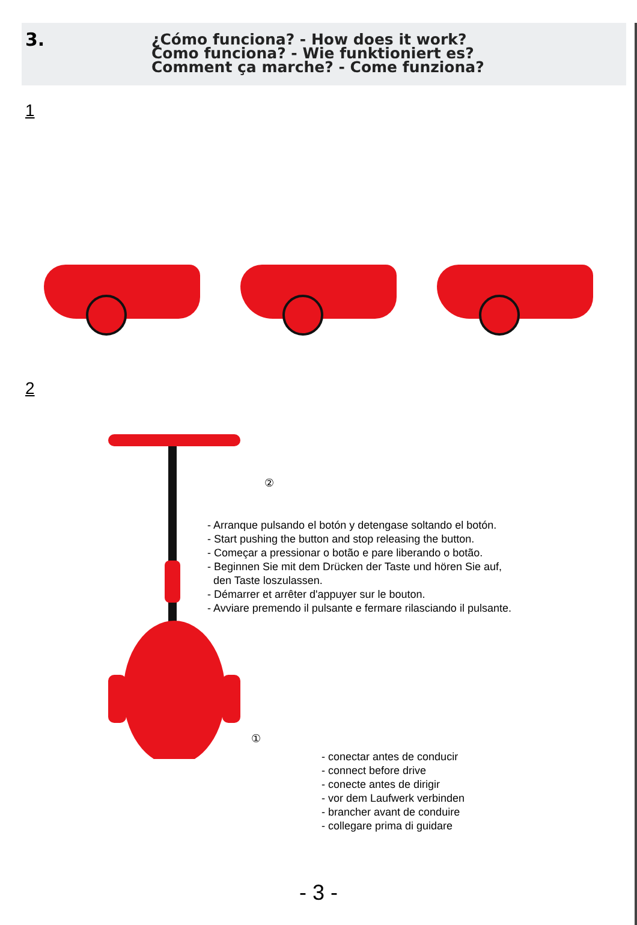3.
¿Cómo funciona? - How does it work?
Como funciona? - Wie funktioniert es?
Comment ça marche? - Come funziona?
1
2
②
- Arranque pulsando el botón y detengase soltando el botón.
- Start pushing the button and stop releasing the button.
- Começar a pressionar o botão e pare liberando o botão.
- Beginnen Sie mit dem Drücken der Taste und hören Sie auf,
den Taste loszulassen.
- Démarrer et arrêter d'appuyer sur le bouton.
- Avviare premendo il pulsante e fermare rilasciando il pulsante.
①
- conectar antes de conducir
- connect before drive
- conecte antes de dirigir
- vor dem Laufwerk verbinden
- brancher avant de conduire
- collegare prima di guidare
- 3 -